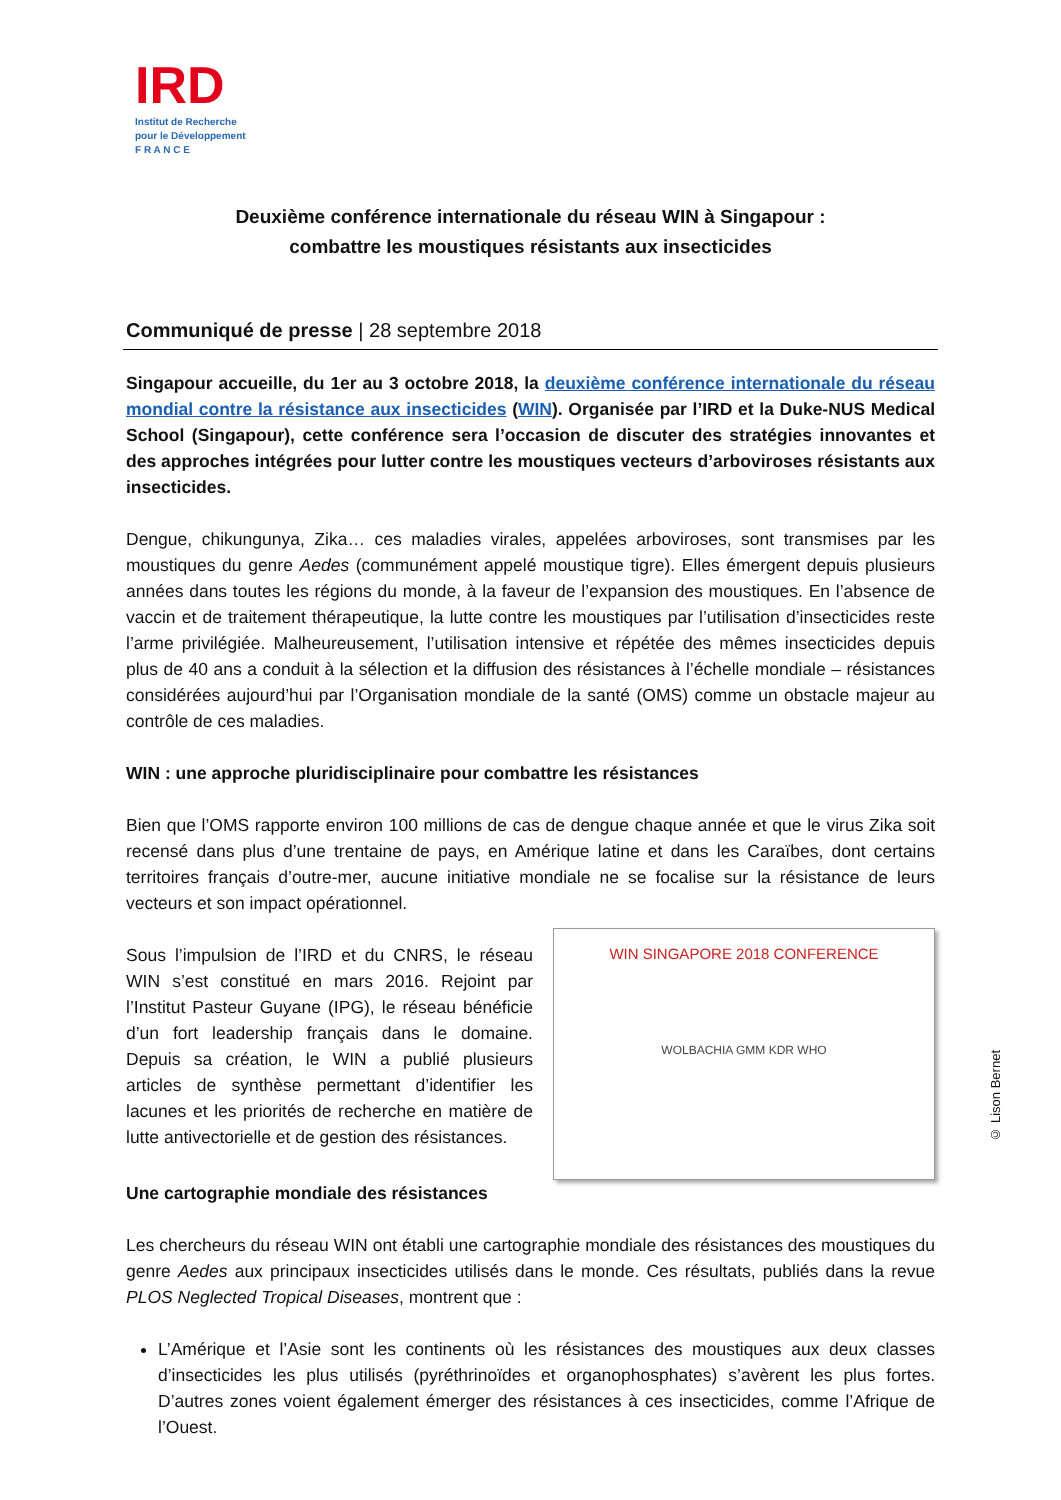IRD
Institut de Recherche
pour le Développement
F R A N C E
Deuxième conférence internationale du réseau WIN à Singapour :
combattre les moustiques résistants aux insecticides
Communiqué de presse | 28 septembre 2018
Singapour accueille, du 1er au 3 octobre 2018, la deuxième conférence internationale du réseau mondial contre la résistance aux insecticides (WIN). Organisée par l’IRD et la Duke-NUS Medical School (Singapour), cette conférence sera l’occasion de discuter des stratégies innovantes et des approches intégrées pour lutter contre les moustiques vecteurs d’arboviroses résistants aux insecticides.
Dengue, chikungunya, Zika… ces maladies virales, appelées arboviroses, sont transmises par les moustiques du genre Aedes (communément appelé moustique tigre). Elles émergent depuis plusieurs années dans toutes les régions du monde, à la faveur de l’expansion des moustiques. En l’absence de vaccin et de traitement thérapeutique, la lutte contre les moustiques par l’utilisation d’insecticides reste l’arme privilégiée. Malheureusement, l’utilisation intensive et répétée des mêmes insecticides depuis plus de 40 ans a conduit à la sélection et la diffusion des résistances à l’échelle mondiale – résistances considérées aujourd’hui par l’Organisation mondiale de la santé (OMS) comme un obstacle majeur au contrôle de ces maladies.
WIN : une approche pluridisciplinaire pour combattre les résistances
Bien que l’OMS rapporte environ 100 millions de cas de dengue chaque année et que le virus Zika soit recensé dans plus d’une trentaine de pays, en Amérique latine et dans les Caraïbes, dont certains territoires français d’outre-mer, aucune initiative mondiale ne se focalise sur la résistance de leurs vecteurs et son impact opérationnel.
Sous l’impulsion de l’IRD et du CNRS, le réseau WIN s’est constitué en mars 2016. Rejoint par l’Institut Pasteur Guyane (IPG), le réseau bénéficie d’un fort leadership français dans le domaine. Depuis sa création, le WIN a publié plusieurs articles de synthèse permettant d’identifier les lacunes et les priorités de recherche en matière de lutte antivectorielle et de gestion des résistances.
WIN SINGAPORE 2018 CONFERENCE
WOLBACHIA GMM KDR WHO
© Lison Bernet
Une cartographie mondiale des résistances
Les chercheurs du réseau WIN ont établi une cartographie mondiale des résistances des moustiques du genre Aedes aux principaux insecticides utilisés dans le monde. Ces résultats, publiés dans la revue PLOS Neglected Tropical Diseases, montrent que :
L’Amérique et l’Asie sont les continents où les résistances des moustiques aux deux classes d’insecticides les plus utilisés (pyréthrinoïdes et organophosphates) s’avèrent les plus fortes. D’autres zones voient également émerger des résistances à ces insecticides, comme l’Afrique de l’Ouest.